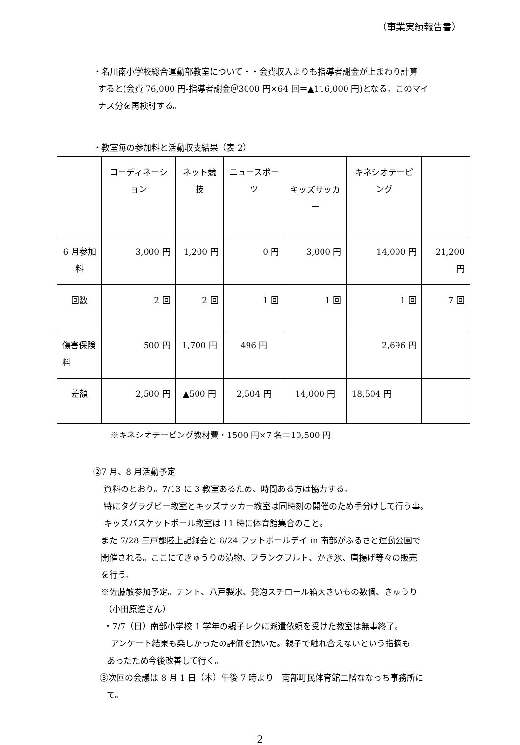（事業実績報告書）
・名川南小学校総合運動部教室について・・会費収入よりも指導者謝金が上まわり計算
すると(会費 76,000 円‐指導者謝金＠3000 円×64 回＝▲116,000 円)となる。このマイ
ナス分を再検討する。
・教室毎の参加料と活動収支結果（表 2）
| | コーディネーション | ネット競技 | ニュースポーツ | キッズサッカー | キネシオテーピング | |
| 6 月参加料 | 3,000 円 | 1,200 円 | 0 円 | 3,000 円 | 14,000 円 | 21,200 円 |
| 回数 | 2 回 | 2 回 | 1 回 | 1 回 | 1 回 | 7 回 |
| 傷害保険料 | 500 円 | 1,700 円 | 496 円 | | 2,696 円 | |
| 差額 | 2,500 円 | ▲500 円 | 2,504 円 | 14,000 円 | 18,504 円 | |
※キネシオテーピング教材費・1500 円×7 名＝10,500 円
②7 月、8 月活動予定
資料のとおり。7/13 に 3 教室あるため、時間ある方は協力する。
特にタグラグビー教室とキッズサッカー教室は同時刻の開催のため手分けして行う事。
キッズバスケットボール教室は 11 時に体育館集合のこと。
また 7/28 三戸郡陸上記録会と 8/24 フットボールデイ in 南部がふるさと運動公園で
開催される。ここにてきゅうりの漬物、フランクフルト、かき氷、唐揚げ等々の販売
を行う。
※佐藤敏参加予定。テント、八戸製氷、発泡スチロール箱大きいもの数個、きゅうり
（小田原進さん）
・7/7（日）南部小学校 1 学年の親子レクに派遣依頼を受けた教室は無事終了。
アンケート結果も楽しかったの評価を頂いた。親子で触れ合えないという指摘も
あったため今後改善して行く。
③次回の会議は 8 月 1 日（木）午後 7 時より　南部町民体育館二階ななっち事務所に
て。
2